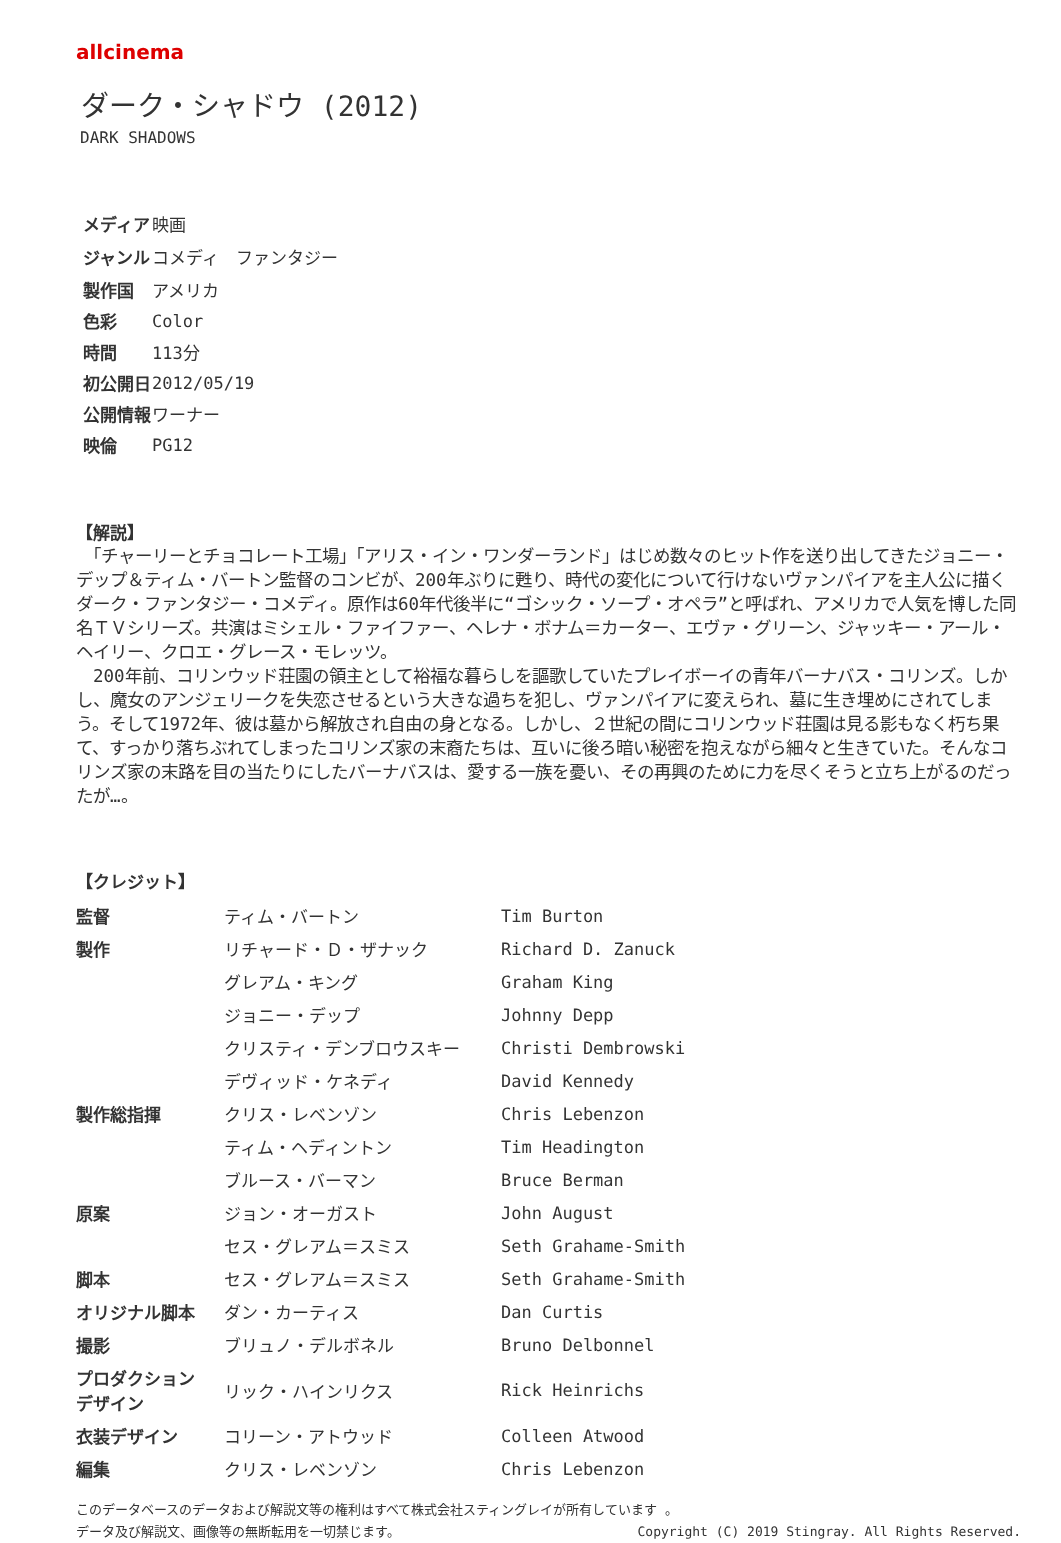allcinema
ダーク・シャドウ (2012)
DARK SHADOWS
| メディア | 映画 |
| ジャンル | コメディ ファンタジー |
| 製作国 | アメリカ |
| 色彩 | Color |
| 時間 | 113分 |
| 初公開日 | 2012/05/19 |
| 公開情報 | ワーナー |
| 映倫 | PG12 |
【解説】
　「チャーリーとチョコレート工場」「アリス・イン・ワンダーランド」はじめ数々のヒット作を送り出してきたジョニー・デップ＆ティム・バートン監督のコンビが、200年ぶりに甦り、時代の変化について行けないヴァンパイアを主人公に描くダーク・ファンタジー・コメディ。原作は60年代後半に“ゴシック・ソープ・オペラ”と呼ばれ、アメリカで人気を博した同名ＴＶシリーズ。共演はミシェル・ファイファー、ヘレナ・ボナム＝カーター、エヴァ・グリーン、ジャッキー・アール・ヘイリー、クロエ・グレース・モレッツ。
　200年前、コリンウッド荘園の領主として裕福な暮らしを謳歌していたプレイボーイの青年バーナバス・コリンズ。しかし、魔女のアンジェリークを失恋させるという大きな過ちを犯し、ヴァンパイアに変えられ、墓に生き埋めにされてしまう。そして1972年、彼は墓から解放され自由の身となる。しかし、２世紀の間にコリンウッド荘園は見る影もなく朽ち果て、すっかり落ちぶれてしまったコリンズ家の末裔たちは、互いに後ろ暗い秘密を抱えながら細々と生きていた。そんなコリンズ家の末路を目の当たりにしたバーナバスは、愛する一族を憂い、その再興のために力を尽くそうと立ち上がるのだったが…。
【クレジット】
| 監督 | ティム・バートン | Tim Burton |
| 製作 | リチャード・Ｄ・ザナック | Richard D. Zanuck |
| | グレアム・キング | Graham King |
| | ジョニー・デップ | Johnny Depp |
| | クリスティ・デンブロウスキー | Christi Dembrowski |
| | デヴィッド・ケネディ | David Kennedy |
| 製作総指揮 | クリス・レベンゾン | Chris Lebenzon |
| | ティム・ヘディントン | Tim Headington |
| | ブルース・バーマン | Bruce Berman |
| 原案 | ジョン・オーガスト | John August |
| | セス・グレアム＝スミス | Seth Grahame-Smith |
| 脚本 | セス・グレアム＝スミス | Seth Grahame-Smith |
| オリジナル脚本 | ダン・カーティス | Dan Curtis |
| 撮影 | ブリュノ・デルボネル | Bruno Delbonnel |
| プロダクション デザイン | リック・ハインリクス | Rick Heinrichs |
| 衣装デザイン | コリーン・アトウッド | Colleen Atwood |
| 編集 | クリス・レベンゾン | Chris Lebenzon |
このデータベースのデータおよび解説文等の権利はすべて株式会社スティングレイが所有しています 。
Copyright (C) 2019 Stingray. All Rights Reserved. データ及び解説文、画像等の無断転用を一切禁じます。